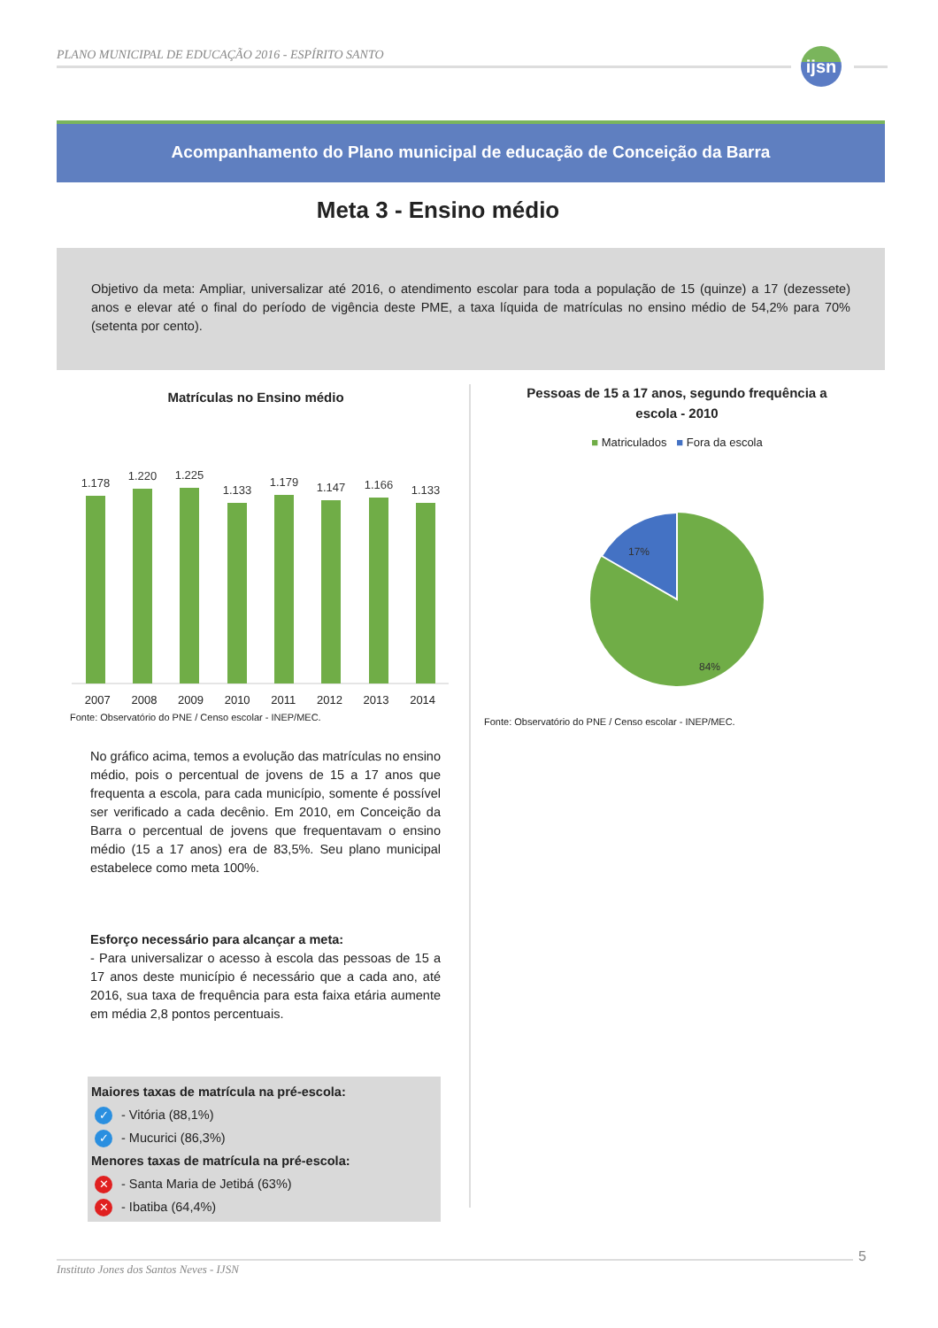PLANO MUNICIPAL DE EDUCAÇÃO 2016 - ESPÍRITO SANTO
ijsn
Acompanhamento do Plano municipal de educação de Conceição da Barra
Meta 3 - Ensino médio
Objetivo da meta: Ampliar, universalizar até 2016, o atendimento escolar para toda a população de 15 (quinze) a 17 (dezessete) anos e elevar até o final do período de vigência deste PME, a taxa líquida de matrículas no ensino médio de 54,2% para 70% (setenta por cento).
Matrículas no Ensino médio
1.178
1.220
1.225
1.133
1.179
1.147
1.166
1.133
2007 2008 2009 2010 2011 2012 2013 2014
Fonte: Observatório do PNE / Censo escolar - INEP/MEC.
No gráfico acima, temos a evolução das matrículas no ensino médio, pois o percentual de jovens de 15 a 17 anos que frequenta a escola, para cada município, somente é possível ser verificado a cada decênio. Em 2010, em Conceição da Barra o percentual de jovens que frequentavam o ensino médio (15 a 17 anos) era de 83,5%. Seu plano municipal estabelece como meta 100%.
Esforço necessário para alcançar a meta:
- Para universalizar o acesso à escola das pessoas de 15 a 17 anos deste município é necessário que a cada ano, até 2016, sua taxa de frequência para esta faixa etária aumente em média 2,8 pontos percentuais.
Maiores taxas de matrícula na pré-escola:
✓ - Vitória (88,1%)
✓ - Mucurici (86,3%)
Menores taxas de matrícula na pré-escola:
✕ - Santa Maria de Jetibá (63%)
✕ - Ibatiba (64,4%)
Pessoas de 15 a 17 anos, segundo frequência a
escola - 2010
■ Matriculados ■ Fora da escola
17%
84%
Fonte: Observatório do PNE / Censo escolar - INEP/MEC.
5
Instituto Jones dos Santos Neves - IJSN